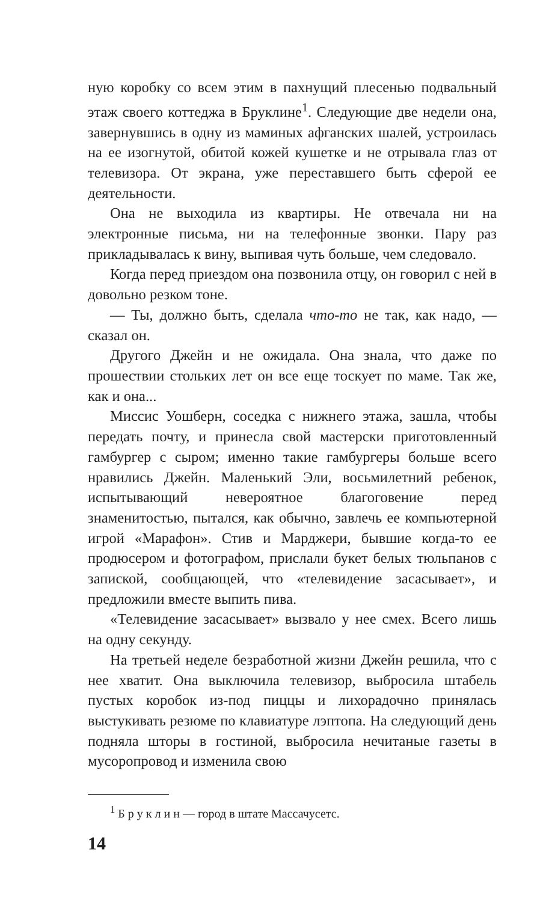ную коробку со всем этим в пахнущий плесенью подвальный этаж своего коттеджа в Бруклине<sup>1</sup>. Следующие две недели она, завернувшись в одну из маминых афганских шалей, устроилась на ее изогнутой, обитой кожей кушетке и не отрывала глаз от телевизора. От экрана, уже переставшего быть сферой ее деятельности.
Она не выходила из квартиры. Не отвечала ни на электронные письма, ни на телефонные звонки. Пару раз прикладывалась к вину, выпивая чуть больше, чем следовало.
Когда перед приездом она позвонила отцу, он говорил с ней в довольно резком тоне.
— Ты, должно быть, сделала что-то не так, как надо, — сказал он.
Другого Джейн и не ожидала. Она знала, что даже по прошествии стольких лет он все еще тоскует по маме. Так же, как и она...
Миссис Уошберн, соседка с нижнего этажа, зашла, чтобы передать почту, и принесла свой мастерски приготовленный гамбургер с сыром; именно такие гамбургеры больше всего нравились Джейн. Маленький Эли, восьмилетний ребенок, испытывающий невероятное благоговение перед знаменитостью, пытался, как обычно, завлечь ее компьютерной игрой «Марафон». Стив и Марджери, бывшие когда-то ее продюсером и фотографом, прислали букет белых тюльпанов с запиской, сообщающей, что «телевидение засасывает», и предложили вместе выпить пива.
«Телевидение засасывает» вызвало у нее смех. Всего лишь на одну секунду.
На третьей неделе безработной жизни Джейн решила, что с нее хватит. Она выключила телевизор, выбросила штабель пустых коробок из-под пиццы и лихорадочно принялась выстукивать резюме по клавиатуре лэптопа. На следующий день подняла шторы в гостиной, выбросила нечитаные газеты в мусоропровод и изменила свою
<sup>1</sup> Б р у к л и н — город в штате Массачусетс.
14